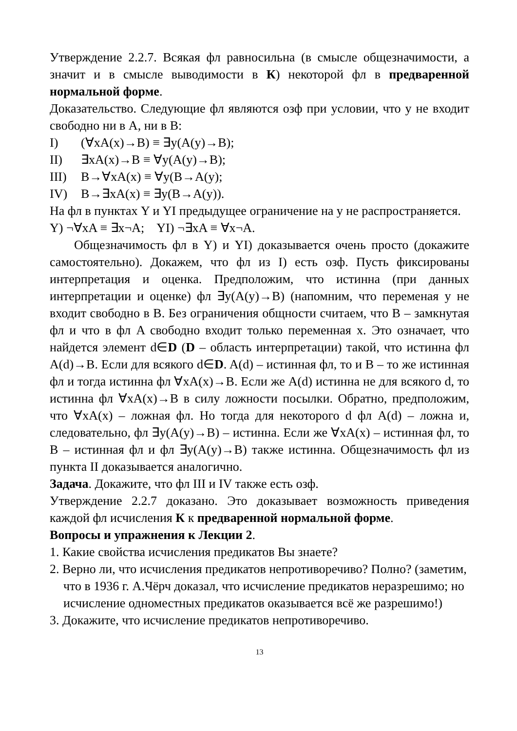Утверждение 2.2.7. Всякая фл равносильна (в смысле общезначимости, а значит и в смысле выводимости в К) некоторой фл в предваренной нормальной форме.
Доказательство. Следующие фл являются озф при условии, что y не входит свободно ни в A, ни в B:
I) (∀xA(x)→B) ≡ ∃y(A(y)→B);
II) ∃xA(x)→B ≡ ∀y(A(y)→B);
III) B→∀xA(x) ≡ ∀y(B→A(y);
IV) B→∃xA(x) ≡ ∃y(B→A(y)).
На фл в пунктах Y и YI предыдущее ограничение на y не распространяется.
Y) ¬∀xA ≡ ∃x¬A; YI) ¬∃xA ≡ ∀x¬A.
Общезначимость фл в Y) и YI) доказывается очень просто (докажите самостоятельно). Докажем, что фл из I) есть озф. Пусть фиксированы интерпретация и оценка. Предположим, что истинна (при данных интерпретации и оценке) фл ∃y(A(y)→B) (напомним, что переменая y не входит свободно в B. Без ограничения общности считаем, что B – замкнутая фл и что в фл A свободно входит только переменная x. Это означает, что найдется элемент d∈D (D – область интерпретации) такой, что истинна фл A(d)→B. Если для всякого d∈D. A(d) – истинная фл, то и B – то же истинная фл и тогда истинна фл ∀xA(x)→B. Если же A(d) истинна не для всякого d, то истинна фл ∀xA(x)→B в силу ложности посылки. Обратно, предположим, что ∀xA(x) – ложная фл. Но тогда для некоторого d фл A(d) – ложна и, следовательно, фл ∃y(A(y)→B) – истинна. Если же ∀xA(x) – истинная фл, то B – истинная фл и фл ∃y(A(y)→B) также истинна. Общезначимость фл из пункта II доказывается аналогично.
Задача. Докажите, что фл III и IV также есть озф.
Утверждение 2.2.7 доказано. Это доказывает возможность приведения каждой фл исчисления К к предваренной нормальной форме.
Вопросы и упражнения к Лекции 2.
1. Какие свойства исчисления предикатов Вы знаете?
2. Верно ли, что исчисления предикатов непротиворечиво? Полно? (заметим, что в 1936 г. А.Чёрч доказал, что исчисление предикатов неразрешимо; но исчисление одноместных предикатов оказывается всё же разрешимо!)
3. Докажите, что исчисление предикатов непротиворечиво.
13